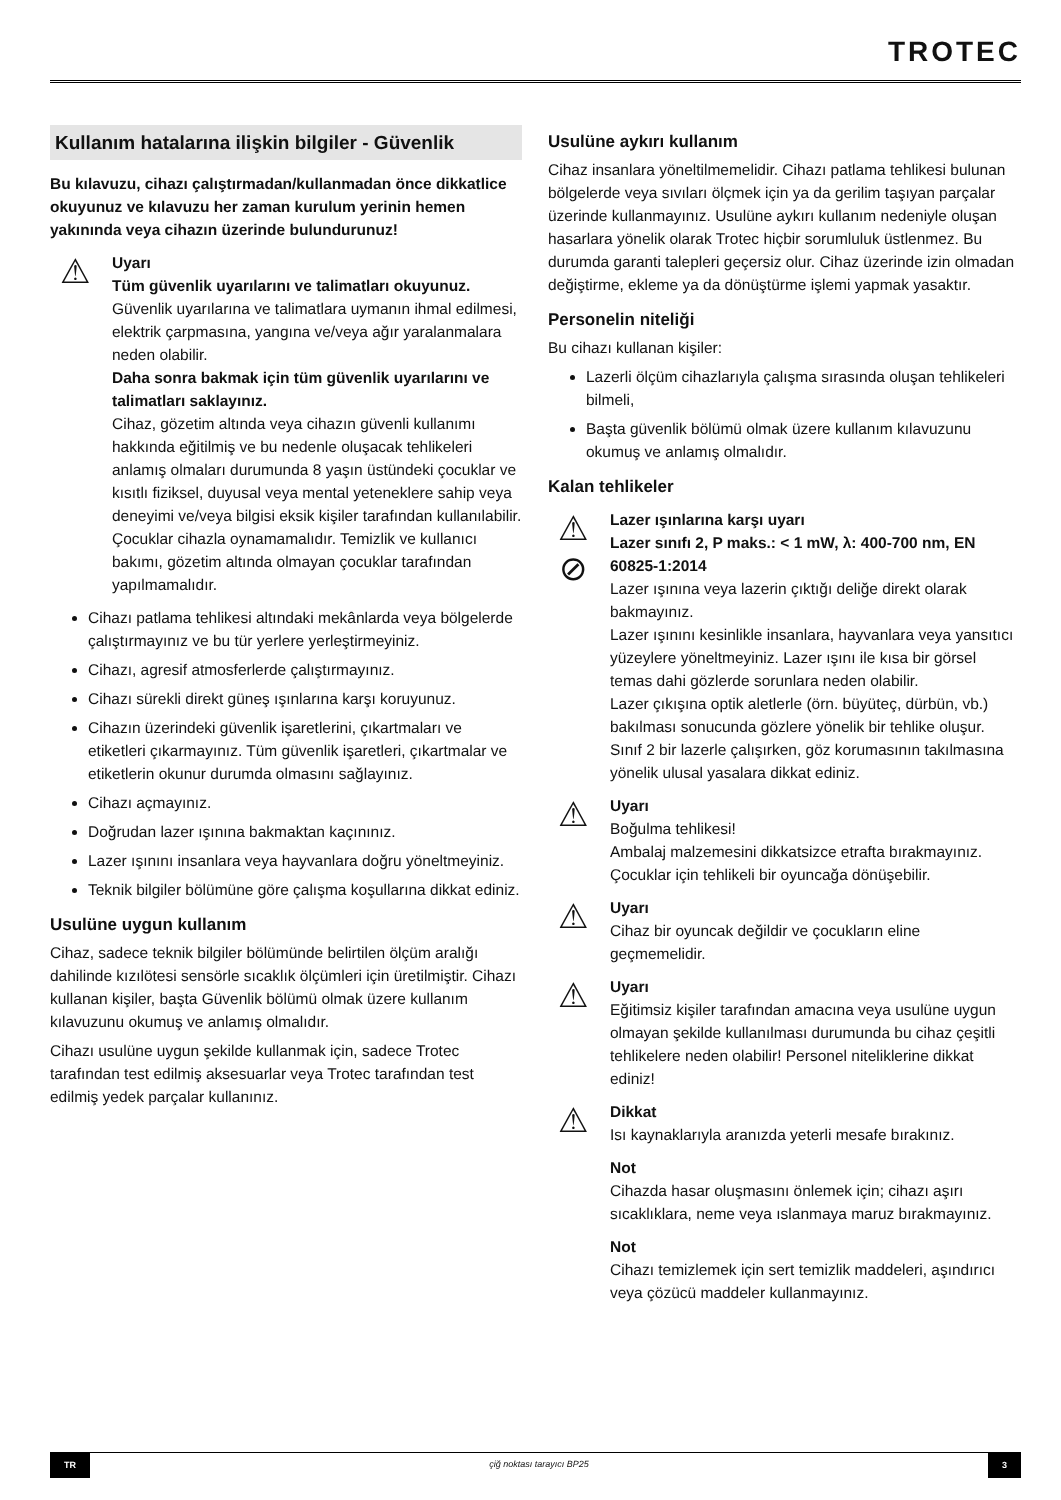TROTEC
Kullanım hatalarına ilişkin bilgiler - Güvenlik
Bu kılavuzu, cihazı çalıştırmadan/kullanmadan önce dikkatlice okuyunuz ve kılavuzu her zaman kurulum yerinin hemen yakınında veya cihazın üzerinde bulundurunuz!
⚠
Uyarı
Tüm güvenlik uyarılarını ve talimatları okuyunuz.
Güvenlik uyarılarına ve talimatlara uymanın ihmal edilmesi, elektrik çarpmasına, yangına ve/veya ağır yaralanmalara neden olabilir.
Daha sonra bakmak için tüm güvenlik uyarılarını ve talimatları saklayınız.
Cihaz, gözetim altında veya cihazın güvenli kullanımı hakkında eğitilmiş ve bu nedenle oluşacak tehlikeleri anlamış olmaları durumunda 8 yaşın üstündeki çocuklar ve kısıtlı fiziksel, duyusal veya mental yeteneklere sahip veya deneyimi ve/veya bilgisi eksik kişiler tarafından kullanılabilir.
Çocuklar cihazla oynamamalıdır. Temizlik ve kullanıcı bakımı, gözetim altında olmayan çocuklar tarafından yapılmamalıdır.
Cihazı patlama tehlikesi altındaki mekânlarda veya bölgelerde çalıştırmayınız ve bu tür yerlere yerleştirmeyiniz.
Cihazı, agresif atmosferlerde çalıştırmayınız.
Cihazı sürekli direkt güneş ışınlarına karşı koruyunuz.
Cihazın üzerindeki güvenlik işaretlerini, çıkartmaları ve etiketleri çıkarmayınız. Tüm güvenlik işaretleri, çıkartmalar ve etiketlerin okunur durumda olmasını sağlayınız.
Cihazı açmayınız.
Doğrudan lazer ışınına bakmaktan kaçınınız.
Lazer ışınını insanlara veya hayvanlara doğru yöneltmeyiniz.
Teknik bilgiler bölümüne göre çalışma koşullarına dikkat ediniz.
Usulüne uygun kullanım
Cihaz, sadece teknik bilgiler bölümünde belirtilen ölçüm aralığı dahilinde kızılötesi sensörle sıcaklık ölçümleri için üretilmiştir. Cihazı kullanan kişiler, başta Güvenlik bölümü olmak üzere kullanım kılavuzunu okumuş ve anlamış olmalıdır.
Cihazı usulüne uygun şekilde kullanmak için, sadece Trotec tarafından test edilmiş aksesuarlar veya Trotec tarafından test edilmiş yedek parçalar kullanınız.
Usulüne aykırı kullanım
Cihaz insanlara yöneltilmemelidir. Cihazı patlama tehlikesi bulunan bölgelerde veya sıvıları ölçmek için ya da gerilim taşıyan parçalar üzerinde kullanmayınız. Usulüne aykırı kullanım nedeniyle oluşan hasarlara yönelik olarak Trotec hiçbir sorumluluk üstlenmez. Bu durumda garanti talepleri geçersiz olur. Cihaz üzerinde izin olmadan değiştirme, ekleme ya da dönüştürme işlemi yapmak yasaktır.
Personelin niteliği
Bu cihazı kullanan kişiler:
Lazerli ölçüm cihazlarıyla çalışma sırasında oluşan tehlikeleri bilmeli,
Başta güvenlik bölümü olmak üzere kullanım kılavuzunu okumuş ve anlamış olmalıdır.
Kalan tehlikeler
⚠
⊘
Lazer ışınlarına karşı uyarı
Lazer sınıfı 2, P maks.: < 1 mW, λ: 400-700 nm, EN 60825-1:2014
Lazer ışınına veya lazerin çıktığı deliğe direkt olarak bakmayınız.
Lazer ışınını kesinlikle insanlara, hayvanlara veya yansıtıcı yüzeylere yöneltmeyiniz. Lazer ışını ile kısa bir görsel temas dahi gözlerde sorunlara neden olabilir.
Lazer çıkışına optik aletlerle (örn. büyüteç, dürbün, vb.) bakılması sonucunda gözlere yönelik bir tehlike oluşur.
Sınıf 2 bir lazerle çalışırken, göz korumasının takılmasına yönelik ulusal yasalara dikkat ediniz.
⚠
Uyarı
Boğulma tehlikesi!
Ambalaj malzemesini dikkatsizce etrafta bırakmayınız. Çocuklar için tehlikeli bir oyuncağa dönüşebilir.
⚠
Uyarı
Cihaz bir oyuncak değildir ve çocukların eline geçmemelidir.
⚠
Uyarı
Eğitimsiz kişiler tarafından amacına veya usulüne uygun olmayan şekilde kullanılması durumunda bu cihaz çeşitli tehlikelere neden olabilir! Personel niteliklerine dikkat ediniz!
⚠
Dikkat
Isı kaynaklarıyla aranızda yeterli mesafe bırakınız.
Not
Cihazda hasar oluşmasını önlemek için; cihazı aşırı sıcaklıklara, neme veya ıslanmaya maruz bırakmayınız.
Not
Cihazı temizlemek için sert temizlik maddeleri, aşındırıcı veya çözücü maddeler kullanmayınız.
TR çiğ noktası tarayıcı BP25 3